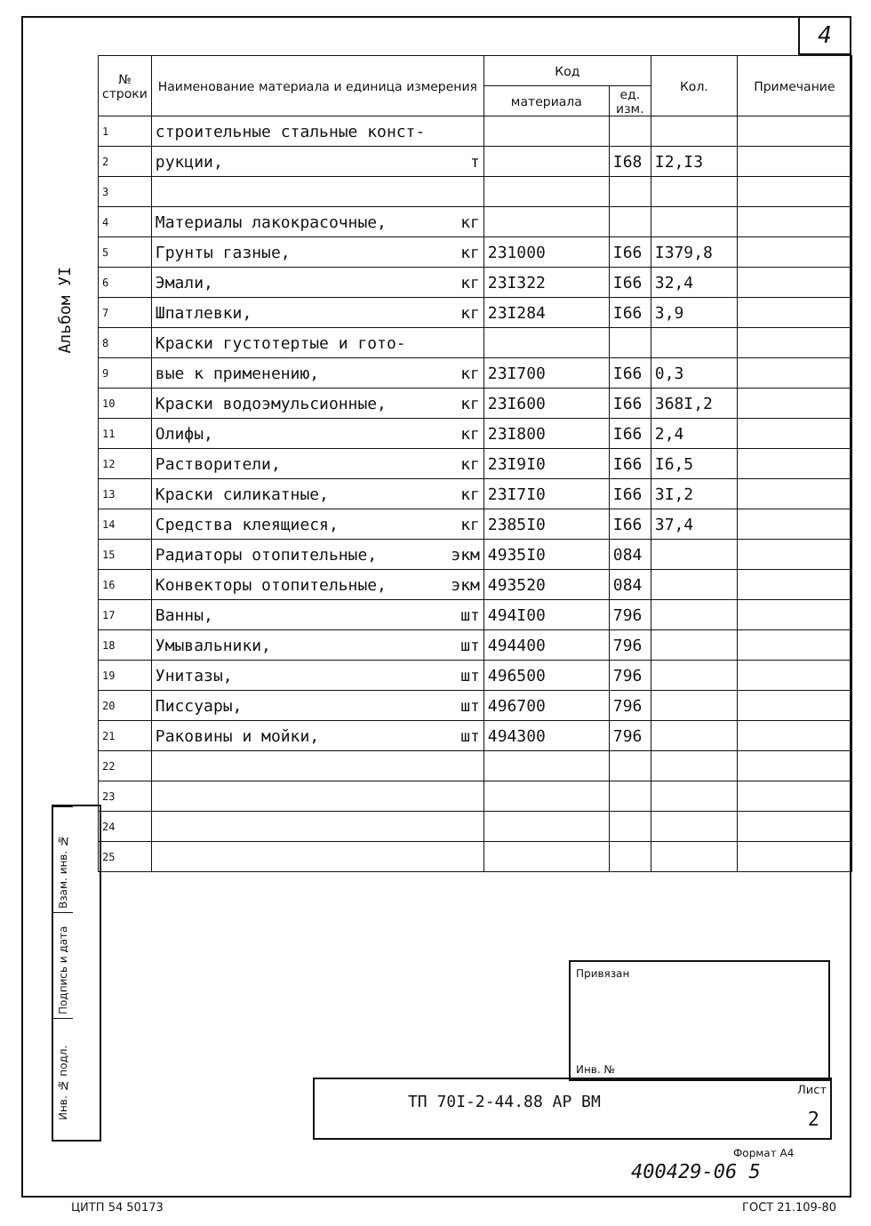4
Альбом УI
| № строки | Наименование материала и единица измерения | Код | | Кол. | Примечание |
| --- | --- | --- | --- | --- | --- |
| | | материала | ед. изм. | | |
| 1 | строительные стальные конст- | | | | |
| 2 | рукции, т | | I68 | I2,I3 | |
| 3 | | | | | |
| 4 | Материалы лакокрасочные, кг | | | | |
| 5 | Грунты газные, кг | 231000 | I66 | I379,8 | |
| 6 | Эмали, кг | 23I322 | I66 | 32,4 | |
| 7 | Шпатлевки, кг | 23I284 | I66 | 3,9 | |
| 8 | Краски густотертые и гото- | | | | |
| 9 | вые к применению, кг | 23I700 | I66 | 0,3 | |
| 10 | Краски водоэмульсионные, кг | 23I600 | I66 | 368I,2 | |
| 11 | Олифы, кг | 23I800 | I66 | 2,4 | |
| 12 | Растворители, кг | 23I9I0 | I66 | I6,5 | |
| 13 | Краски силикатные, кг | 23I7I0 | I66 | 3I,2 | |
| 14 | Средства клеящиеся, кг | 2385I0 | I66 | 37,4 | |
| 15 | Радиаторы отопительные, экм | 4935I0 | 084 | | |
| 16 | Конвекторы отопительные, экм | 493520 | 084 | | |
| 17 | Ванны, шт | 494I00 | 796 | | |
| 18 | Умывальники, шт | 494400 | 796 | | |
| 19 | Унитазы, шт | 496500 | 796 | | |
| 20 | Писсуары, шт | 496700 | 796 | | |
| 21 | Раковины и мойки, шт | 494300 | 796 | | |
| 22 | | | | | |
| 23 | | | | | |
| 24 | | | | | |
| 25 | | | | | |
Взам. инв. №
Подпись и дата
Инв. № подл.
Привязан
Инв. №
ТП 70I-2-44.88 АР ВМ
Лист
2
Формат А4
400429-06 5
ЦИТП 54 50173 ГОСТ 21.109-80